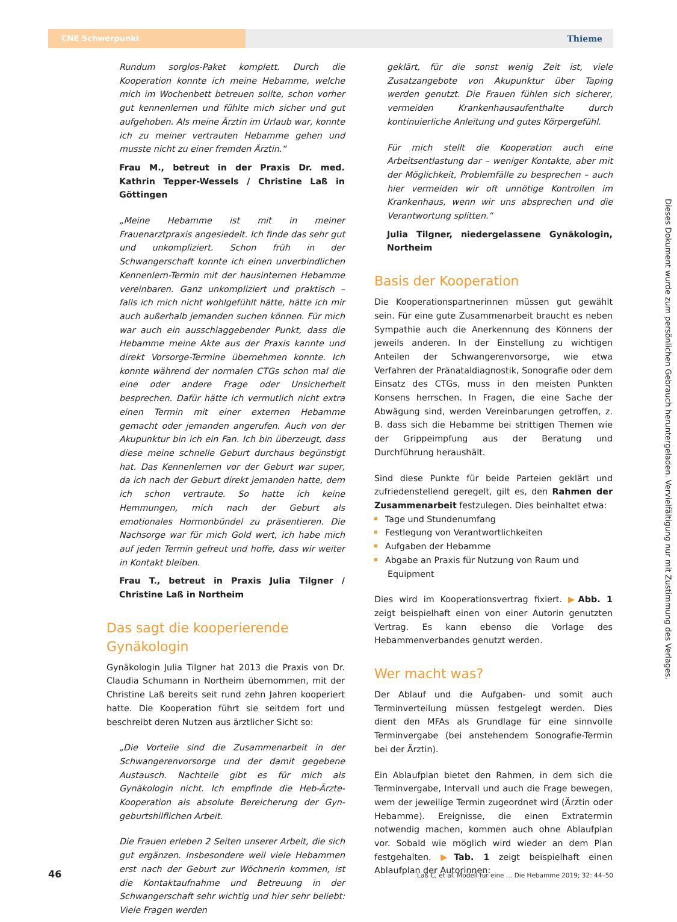CNE Schwerpunkt Thieme
Rundum sorglos-Paket komplett. Durch die Kooperation konnte ich meine Hebamme, welche mich im Wochenbett betreuen sollte, schon vorher gut kennenlernen und fühlte mich sicher und gut aufgehoben. Als meine Ärztin im Urlaub war, konnte ich zu meiner vertrauten Hebamme gehen und musste nicht zu einer fremden Ärztin.“
Frau M., betreut in der Praxis Dr. med. Kathrin Tepper-Wessels / Christine Laß in Göttingen
„Meine Hebamme ist mit in meiner Frauenarztpraxis angesiedelt. Ich finde das sehr gut und unkompliziert. Schon früh in der Schwangerschaft konnte ich einen unverbindlichen Kennenlern-Termin mit der hausinternen Hebamme vereinbaren. Ganz unkompliziert und praktisch – falls ich mich nicht wohlgefühlt hätte, hätte ich mir auch außerhalb jemanden suchen können. Für mich war auch ein ausschlaggebender Punkt, dass die Hebamme meine Akte aus der Praxis kannte und direkt Vorsorge-Termine übernehmen konnte. Ich konnte während der normalen CTGs schon mal die eine oder andere Frage oder Unsicherheit besprechen. Dafür hätte ich vermutlich nicht extra einen Termin mit einer externen Hebamme gemacht oder jemanden angerufen. Auch von der Akupunktur bin ich ein Fan. Ich bin überzeugt, dass diese meine schnelle Geburt durchaus begünstigt hat. Das Kennenlernen vor der Geburt war super, da ich nach der Geburt direkt jemanden hatte, dem ich schon vertraute. So hatte ich keine Hemmungen, mich nach der Geburt als emotionales Hormonbündel zu präsentieren. Die Nachsorge war für mich Gold wert, ich habe mich auf jeden Termin gefreut und hoffe, dass wir weiter in Kontakt bleiben.
Frau T., betreut in Praxis Julia Tilgner / Christine Laß in Northeim
Das sagt die kooperierende Gynäkologin
Gynäkologin Julia Tilgner hat 2013 die Praxis von Dr. Claudia Schumann in Northeim übernommen, mit der Christine Laß bereits seit rund zehn Jahren kooperiert hatte. Die Kooperation führt sie seitdem fort und beschreibt deren Nutzen aus ärztlicher Sicht so:
„Die Vorteile sind die Zusammenarbeit in der Schwangerenvorsorge und der damit gegebene Austausch. Nachteile gibt es für mich als Gynäkologin nicht. Ich empfinde die Heb-Ärzte-Kooperation als absolute Bereicherung der Gyn-geburtshilflichen Arbeit.
Die Frauen erleben 2 Seiten unserer Arbeit, die sich gut ergänzen. Insbesondere weil viele Hebammen erst nach der Geburt zur Wöchnerin kommen, ist die Kontaktaufnahme und Betreuung in der Schwangerschaft sehr wichtig und hier sehr beliebt: Viele Fragen werden
geklärt, für die sonst wenig Zeit ist, viele Zusatzangebote von Akupunktur über Taping werden genutzt. Die Frauen fühlen sich sicherer, vermeiden Krankenhausaufenthalte durch kontinuierliche Anleitung und gutes Körpergefühl.
Für mich stellt die Kooperation auch eine Arbeitsentlastung dar – weniger Kontakte, aber mit der Möglichkeit, Problemfälle zu besprechen – auch hier vermeiden wir oft unnötige Kontrollen im Krankenhaus, wenn wir uns absprechen und die Verantwortung splitten.“
Julia Tilgner, niedergelassene Gynäkologin, Northeim
Basis der Kooperation
Die Kooperationspartnerinnen müssen gut gewählt sein. Für eine gute Zusammenarbeit braucht es neben Sympathie auch die Anerkennung des Könnens der jeweils anderen. In der Einstellung zu wichtigen Anteilen der Schwangerenvorsorge, wie etwa Verfahren der Pränataldiagnostik, Sonografie oder dem Einsatz des CTGs, muss in den meisten Punkten Konsens herrschen. In Fragen, die eine Sache der Abwägung sind, werden Vereinbarungen getroffen, z. B. dass sich die Hebamme bei strittigen Themen wie der Grippeimpfung aus der Beratung und Durchführung heraushält.
Sind diese Punkte für beide Parteien geklärt und zufriedenstellend geregelt, gilt es, den Rahmen der Zusammenarbeit festzulegen. Dies beinhaltet etwa:
Tage und Stundenumfang
Festlegung von Verantwortlichkeiten
Aufgaben der Hebamme
Abgabe an Praxis für Nutzung von Raum und Equipment
Dies wird im Kooperationsvertrag fixiert. ▶Abb. 1 zeigt beispielhaft einen von einer Autorin genutzten Vertrag. Es kann ebenso die Vorlage des Hebammenverbandes genutzt werden.
Wer macht was?
Der Ablauf und die Aufgaben- und somit auch Terminverteilung müssen festgelegt werden. Dies dient den MFAs als Grundlage für eine sinnvolle Terminvergabe (bei anstehendem Sonografie-Termin bei der Ärztin).
Ein Ablaufplan bietet den Rahmen, in dem sich die Terminvergabe, Intervall und auch die Frage bewegen, wem der jeweilige Termin zugeordnet wird (Ärztin oder Hebamme). Ereignisse, die einen Extratermin notwendig machen, kommen auch ohne Ablaufplan vor. Sobald wie möglich wird wieder an dem Plan festgehalten. ▶Tab. 1 zeigt beispielhaft einen Ablaufplan der Autorinnen:
Dieses Dokument wurde zum persönlichen Gebrauch heruntergeladen. Vervielfältigung nur mit Zustimmung des Verlages.
46 Laß C, et al. Modell für eine … Die Hebamme 2019; 32: 44–50